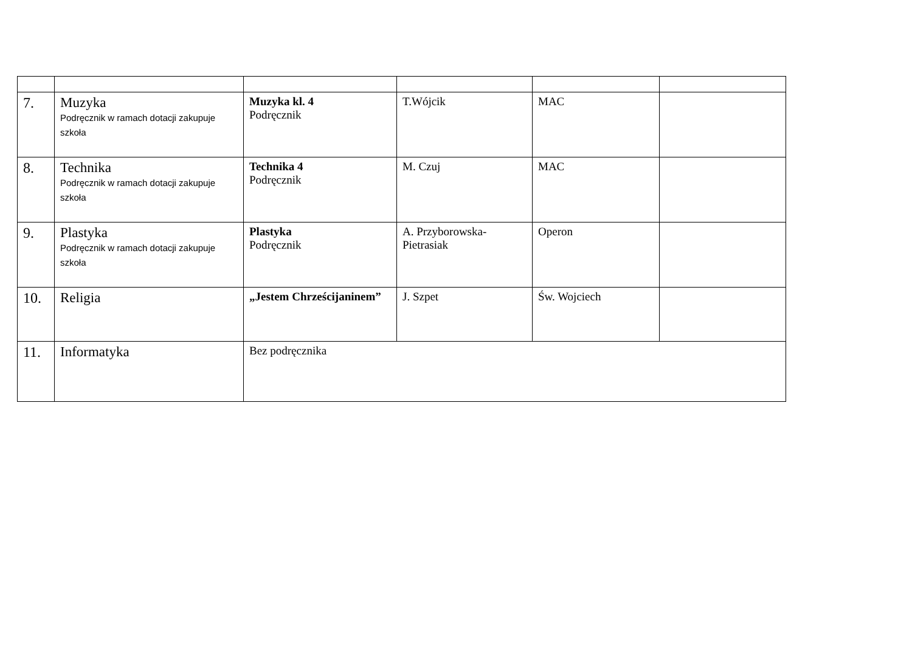| 7. | Muzyka Podręcznik w ramach dotacji zakupuje szkoła | Muzyka kl. 4 Podręcznik | T.Wójcik | MAC | |
| 8. | Technika Podręcznik w ramach dotacji zakupuje szkoła | Technika 4 Podręcznik | M. Czuj | MAC | |
| 9. | Plastyka Podręcznik w ramach dotacji zakupuje szkoła | Plastyka Podręcznik | A. Przyborowska-Pietrasiak | Operon | |
| 10. | Religia | „Jestem Chrześcijaninem” | J. Szpet | Św. Wojciech | |
| 11. | Informatyka | Bez podręcznika | | | |